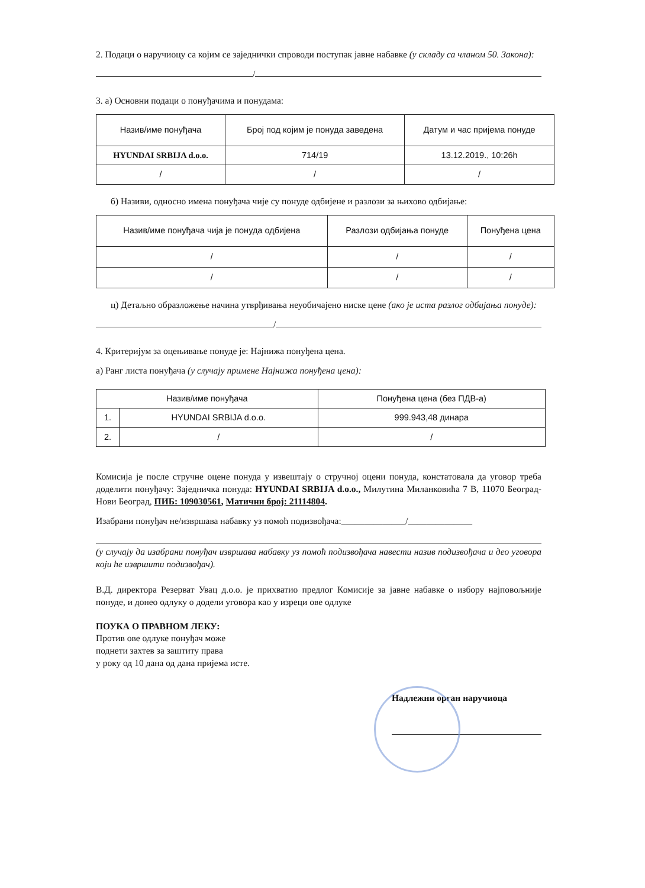2. Подаци о наручиоцу са којим се заједнички спроводи поступак јавне набавке (у складу са чланом 50. Закона):
/
3. а) Основни подаци о понуђачима и понудама:
| Назив/име понуђача | Број под којим је понуда заведена | Датум и час пријема понуде |
| --- | --- | --- |
| HYUNDAI SRBIJA d.o.o. | 714/19 | 13.12.2019., 10:26h |
| / | / | / |
б) Називи, односно имена понуђача чије су понуде одбијене и разлози за њихово одбијање:
| Назив/име понуђача чија је понуда одбијена | Разлози одбијања понуде | Понуђена цена |
| --- | --- | --- |
| / | / | / |
| / | / | / |
ц) Детаљно образложење начина утврђивања неуобичајено ниске цене (ако је иста разлог одбијања понуде):
/
4. Критеријум за оцењивање понуде је: Најнижа понуђена цена.
а) Ранг листа понуђача (у случају примене Најнижа понуђена цена):
| Назив/име понуђача | | Понуђена цена (без ПДВ-а) |
| --- | --- | --- |
| 1. | HYUNDAI SRBIJA d.o.o. | 999.943,48 динара |
| 2. | / | / |
Комисија је после стручне оцене понуда у извештају о стручној оцени понуда, констатовала да уговор треба доделити понуђачу: Заједничка понуда: HYUNDAI SRBIJA d.o.o., Милутина Миланковића 7 В, 11070 Београд-Нови Београд, ПИБ: 109030561, Матични број: 21114804.
Изабрани понуђач не/извршава набавку уз помоћ подизвођача:______________/______________
(у случају да изабрани понуђач извршава набавку уз помоћ подизвођача навести назив подизвођача и део уговора који ће извршити подизвођач).
В.Д. директора Резерват Увац д.о.о. је прихватио предлог Комисије за јавне набавке о избору најповољније понуде, и донео одлуку о додели уговора као у изреци ове одлуке
ПОУКА О ПРАВНОМ ЛЕКУ:
Против ове одлуке понуђач може
поднети захтев за заштиту права
у року од 10 дана од дана пријема исте.
Надлежни орган наручиоца